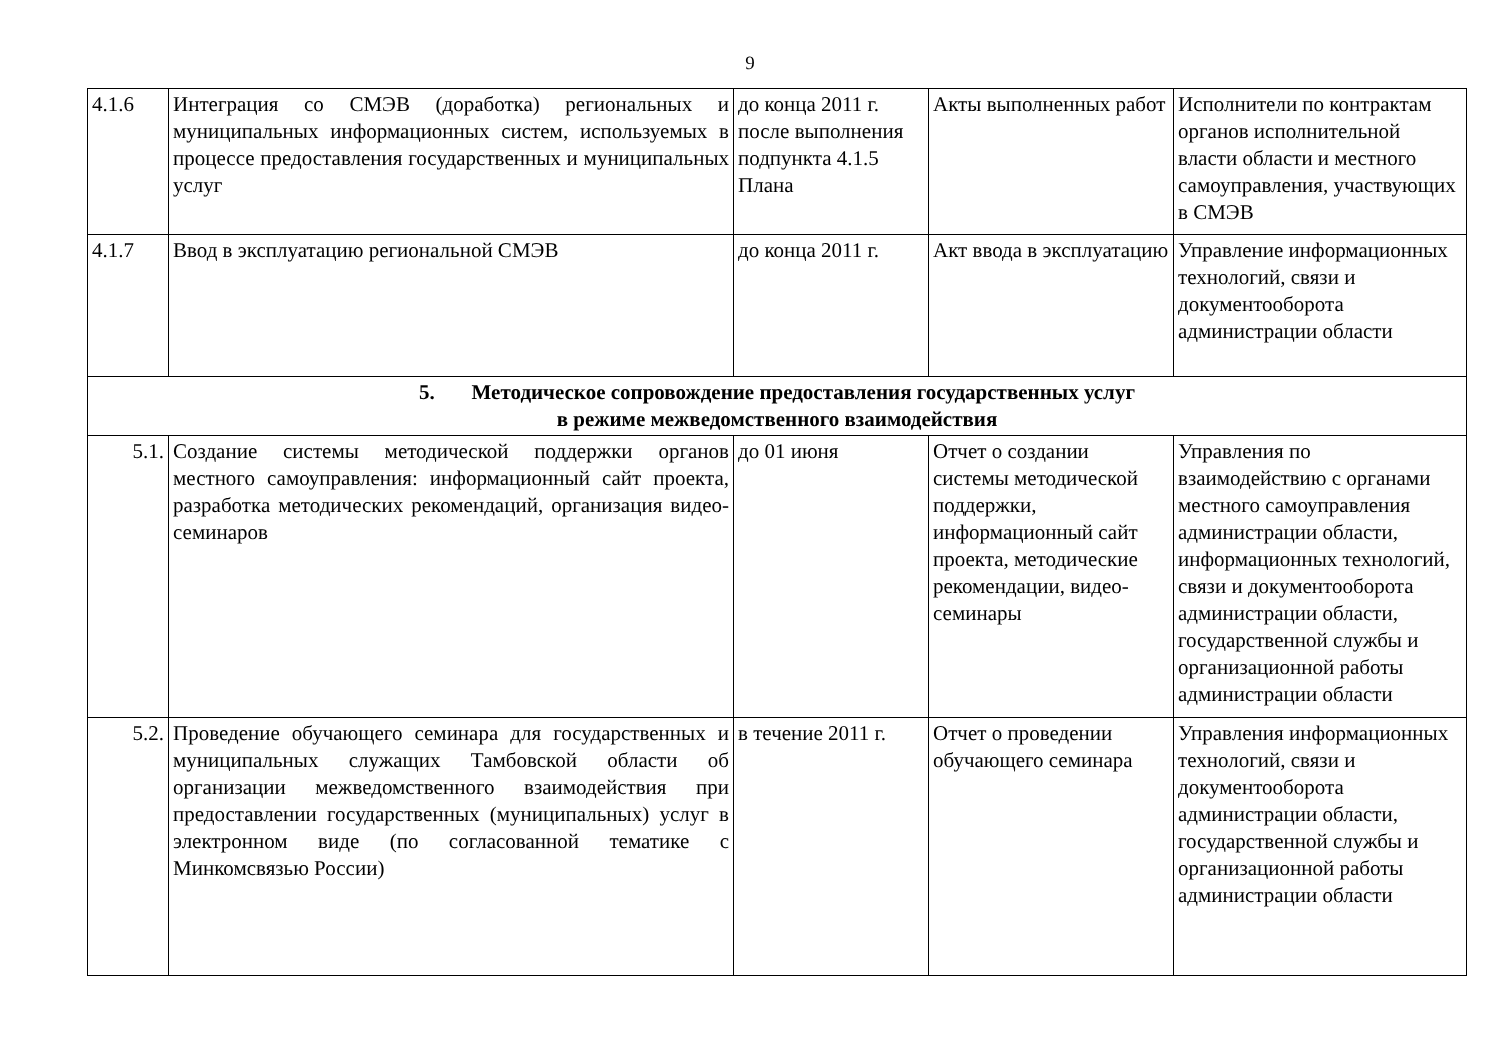9
| 4.1.6 | Интеграция со СМЭВ (доработка) региональных и муниципальных информационных систем, используемых в процессе предоставления государственных и муниципальных услуг | до конца 2011 г. после выполнения подпункта 4.1.5 Плана | Акты выполненных работ | Исполнители по контрактам органов исполнительной власти области и местного самоуправления, участвующих в СМЭВ |
| 4.1.7 | Ввод в эксплуатацию региональной СМЭВ | до конца 2011 г. | Акт ввода в эксплуатацию | Управление информационных технологий, связи и документооборота администрации области |
| 5. Методическое сопровождение предоставления государственных услуг в режиме межведомственного взаимодействия | | | | |
| 5.1. | Создание системы методической поддержки органов местного самоуправления: информационный сайт проекта, разработка методических рекомендаций, организация видео-семинаров | до 01 июня | Отчет о создании системы методической поддержки, информационный сайт проекта, методические рекомендации, видео-семинары | Управления по взаимодействию с органами местного самоуправления администрации области, информационных технологий, связи и документооборота администрации области, государственной службы и организационной работы администрации области |
| 5.2. | Проведение обучающего семинара для государственных и муниципальных служащих Тамбовской области об организации межведомственного взаимодействия при предоставлении государственных (муниципальных) услуг в электронном виде (по согласованной тематике с Минкомсвязью России) | в течение 2011 г. | Отчет о проведении обучающего семинара | Управления информационных технологий, связи и документооборота администрации области, государственной службы и организационной работы администрации области |